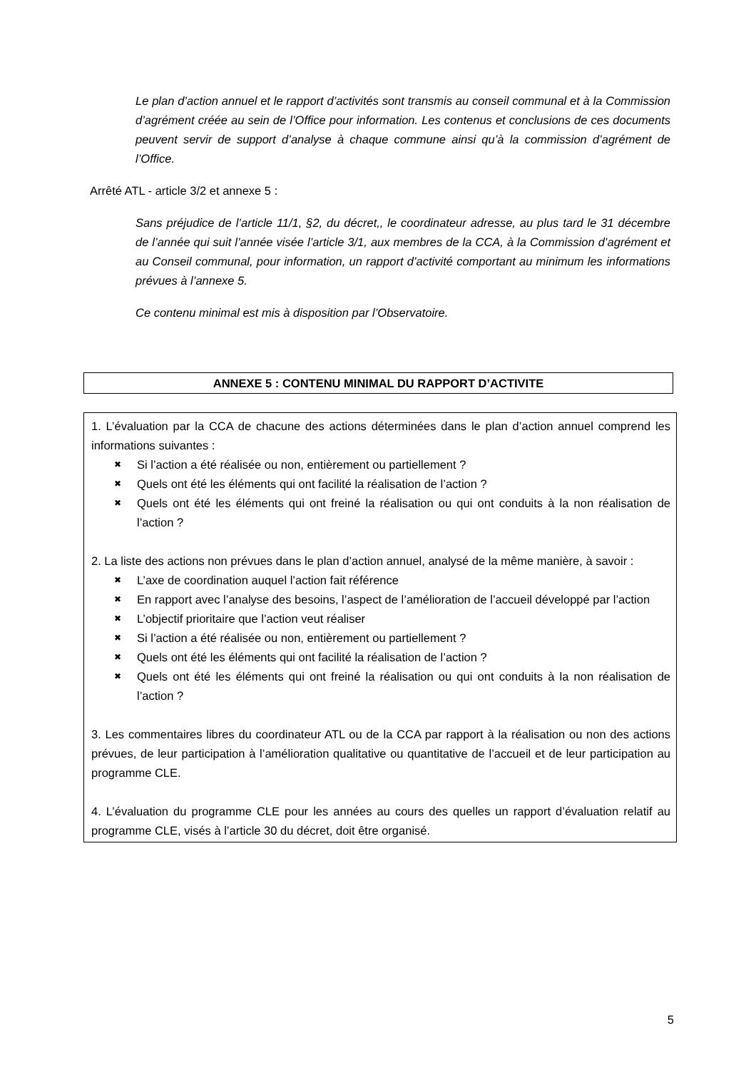Le plan d’action annuel et le rapport d’activités sont transmis au conseil communal et à la Commission d’agrément créée au sein de l’Office pour information. Les contenus et conclusions de ces documents peuvent servir de support d’analyse à chaque commune ainsi qu’à la commission d’agrément de l’Office.
Arrêté ATL - article 3/2 et annexe 5 :
Sans préjudice de l’article 11/1, §2, du décret,, le coordinateur adresse, au plus tard le 31 décembre de l’année qui suit l’année visée l’article 3/1, aux membres de la CCA, à la Commission d’agrément et au Conseil communal, pour information, un rapport d’activité comportant au minimum les informations prévues à l’annexe 5.
Ce contenu minimal est mis à disposition par l’Observatoire.
ANNEXE 5 : CONTENU MINIMAL DU RAPPORT D’ACTIVITE
1. L’évaluation par la CCA de chacune des actions déterminées dans le plan d’action annuel comprend les informations suivantes :
✖ Si l’action a été réalisée ou non, entièrement ou partiellement ?
✖ Quels ont été les éléments qui ont facilité la réalisation de l’action ?
✖ Quels ont été les éléments qui ont freiné la réalisation ou qui ont conduits à la non réalisation de l’action ?
2. La liste des actions non prévues dans le plan d’action annuel, analysé de la même manière, à savoir :
✖ L’axe de coordination auquel l’action fait référence
✖ En rapport avec l’analyse des besoins, l’aspect de l’amélioration de l’accueil développé par l’action
✖ L’objectif prioritaire que l’action veut réaliser
✖ Si l’action a été réalisée ou non, entièrement ou partiellement ?
✖ Quels ont été les éléments qui ont facilité la réalisation de l’action ?
✖ Quels ont été les éléments qui ont freiné la réalisation ou qui ont conduits à la non réalisation de l’action ?
3. Les commentaires libres du coordinateur ATL ou de la CCA par rapport à la réalisation ou non des actions prévues, de leur participation à l’amélioration qualitative ou quantitative de l’accueil et de leur participation au programme CLE.
4. L’évaluation du programme CLE pour les années au cours des quelles un rapport d’évaluation relatif au programme CLE, visés à l’article 30 du décret, doit être organisé.
5